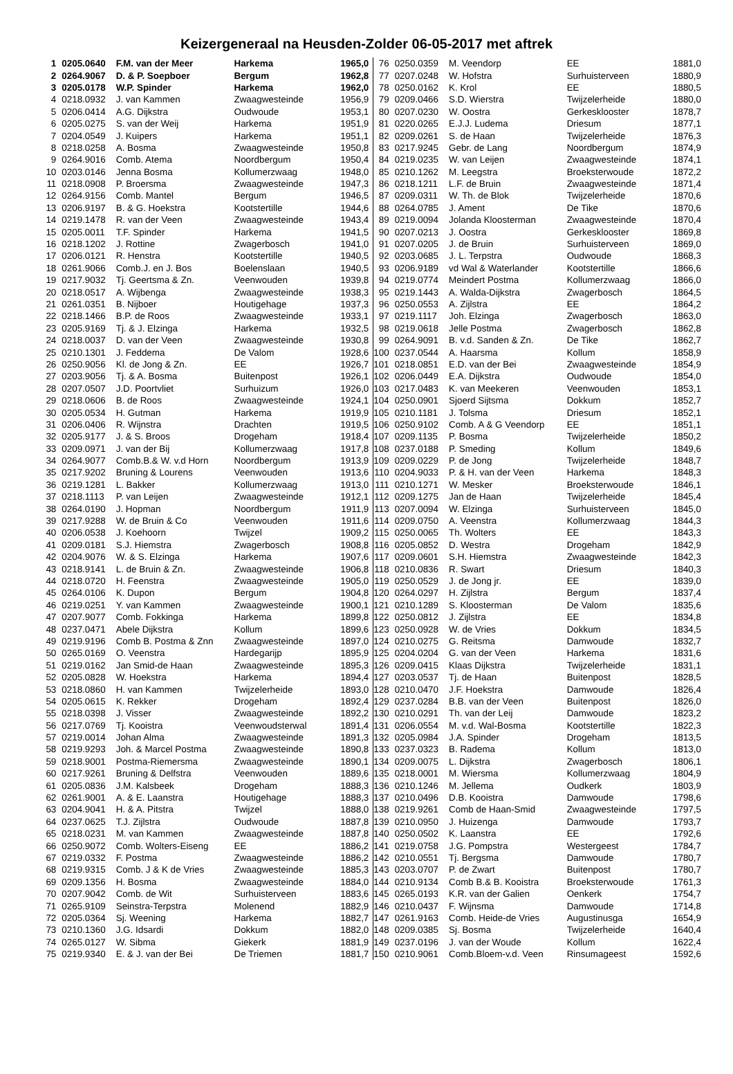Keizergeneraal na Heusden-Zolder 06-05-2017 met aftrek
| 1 | 0205.0640 | F.M. van der Meer | Harkema | 1965,0 |
| 2 | 0264.9067 | D. & P. Soepboer | Bergum | 1962,8 |
| 3 | 0205.0178 | W.P. Spinder | Harkema | 1962,0 |
| 4 | 0218.0932 | J. van Kammen | Zwaagwesteinde | 1956,9 |
| 5 | 0206.0414 | A.G. Dijkstra | Oudwoude | 1953,1 |
| 6 | 0205.0275 | S. van der Weij | Harkema | 1951,9 |
| 7 | 0204.0549 | J. Kuipers | Harkema | 1951,1 |
| 8 | 0218.0258 | A. Bosma | Zwaagwesteinde | 1950,8 |
| 9 | 0264.9016 | Comb. Atema | Noordbergum | 1950,4 |
| 10 | 0203.0146 | Jenna Bosma | Kollumerzwaag | 1948,0 |
| 11 | 0218.0908 | P. Broersma | Zwaagwesteinde | 1947,3 |
| 12 | 0264.9156 | Comb. Mantel | Bergum | 1946,5 |
| 13 | 0206.9197 | B. & G. Hoekstra | Kootstertille | 1944,6 |
| 14 | 0219.1478 | R. van der Veen | Zwaagwesteinde | 1943,4 |
| 15 | 0205.0011 | T.F. Spinder | Harkema | 1941,5 |
| 16 | 0218.1202 | J. Rottine | Zwagerbosch | 1941,0 |
| 17 | 0206.0121 | R. Henstra | Kootstertille | 1940,5 |
| 18 | 0261.9066 | Comb.J. en J. Bos | Boelenslaan | 1940,5 |
| 19 | 0217.9032 | Tj. Geertsma & Zn. | Veenwouden | 1939,8 |
| 20 | 0218.0517 | A. Wijbenga | Zwaagwesteinde | 1938,3 |
| 21 | 0261.0351 | B. Nijboer | Houtigehage | 1937,3 |
| 22 | 0218.1466 | B.P. de Roos | Zwaagwesteinde | 1933,1 |
| 23 | 0205.9169 | Tj. & J. Elzinga | Harkema | 1932,5 |
| 24 | 0218.0037 | D. van der Veen | Zwaagwesteinde | 1930,8 |
| 25 | 0210.1301 | J. Feddema | De Valom | 1928,6 |
| 26 | 0250.9056 | Kl. de Jong & Zn. | EE | 1926,7 |
| 27 | 0203.9056 | Tj. & A. Bosma | Buitenpost | 1926,1 |
| 28 | 0207.0507 | J.D. Poortvliet | Surhuizum | 1926,0 |
| 29 | 0218.0606 | B. de Roos | Zwaagwesteinde | 1924,1 |
| 30 | 0205.0534 | H. Gutman | Harkema | 1919,9 |
| 31 | 0206.0406 | R. Wijnstra | Drachten | 1919,5 |
| 32 | 0205.9177 | J. & S. Broos | Drogeham | 1918,4 |
| 33 | 0209.0971 | J. van der Bij | Kollumerzwaag | 1917,8 |
| 34 | 0264.9077 | Comb.B.& W. v.d Horn | Noordbergum | 1913,9 |
| 35 | 0217.9202 | Bruning & Lourens | Veenwouden | 1913,6 |
| 36 | 0219.1281 | L. Bakker | Kollumerzwaag | 1913,0 |
| 37 | 0218.1113 | P. van Leijen | Zwaagwesteinde | 1912,1 |
| 38 | 0264.0190 | J. Hopman | Noordbergum | 1911,9 |
| 39 | 0217.9288 | W. de Bruin & Co | Veenwouden | 1911,6 |
| 40 | 0206.0538 | J. Koehoorn | Twijzel | 1909,2 |
| 41 | 0209.0181 | S.J. Hiemstra | Zwagerbosch | 1908,8 |
| 42 | 0204.9076 | W. & S. Elzinga | Harkema | 1907,6 |
| 43 | 0218.9141 | L. de Bruin & Zn. | Zwaagwesteinde | 1906,8 |
| 44 | 0218.0720 | H. Feenstra | Zwaagwesteinde | 1905,0 |
| 45 | 0264.0106 | K. Dupon | Bergum | 1904,8 |
| 46 | 0219.0251 | Y. van Kammen | Zwaagwesteinde | 1900,1 |
| 47 | 0207.9077 | Comb. Fokkinga | Harkema | 1899,8 |
| 48 | 0237.0471 | Abele Dijkstra | Kollum | 1899,6 |
| 49 | 0219.9196 | Comb B. Postma & Znn | Zwaagwesteinde | 1897,0 |
| 50 | 0265.0169 | O. Veenstra | Hardegarijp | 1895,9 |
| 51 | 0219.0162 | Jan Smid-de Haan | Zwaagwesteinde | 1895,3 |
| 52 | 0205.0828 | W. Hoekstra | Harkema | 1894,4 |
| 53 | 0218.0860 | H. van Kammen | Twijzelerheide | 1893,0 |
| 54 | 0205.0615 | K. Rekker | Drogeham | 1892,4 |
| 55 | 0218.0398 | J. Visser | Zwaagwesteinde | 1892,2 |
| 56 | 0217.0769 | Tj. Kooistra | Veenwoudsterwal | 1891,4 |
| 57 | 0219.0014 | Johan Alma | Zwaagwesteinde | 1891,3 |
| 58 | 0219.9293 | Joh. & Marcel Postma | Zwaagwesteinde | 1890,8 |
| 59 | 0218.9001 | Postma-Riemersma | Zwaagwesteinde | 1890,1 |
| 60 | 0217.9261 | Bruning & Delfstra | Veenwouden | 1889,6 |
| 61 | 0205.0836 | J.M. Kalsbeek | Drogeham | 1888,3 |
| 62 | 0261.9001 | A. & E. Laanstra | Houtigehage | 1888,3 |
| 63 | 0204.9041 | H. & A. Pitstra | Twijzel | 1888,0 |
| 64 | 0237.0625 | T.J. Zijlstra | Oudwoude | 1887,8 |
| 65 | 0218.0231 | M. van Kammen | Zwaagwesteinde | 1887,8 |
| 66 | 0250.9072 | Comb. Wolters-Eiseng | EE | 1886,2 |
| 67 | 0219.0332 | F. Postma | Zwaagwesteinde | 1886,2 |
| 68 | 0219.9315 | Comb. J & K de Vries | Zwaagwesteinde | 1885,3 |
| 69 | 0209.1356 | H. Bosma | Zwaagwesteinde | 1884,0 |
| 70 | 0207.9042 | Comb. de Wit | Surhuisterveen | 1883,6 |
| 71 | 0265.9109 | Seinstra-Terpstra | Molenend | 1882,9 |
| 72 | 0205.0364 | Sj. Weening | Harkema | 1882,7 |
| 73 | 0210.1360 | J.G. Idsardi | Dokkum | 1882,0 |
| 74 | 0265.0127 | W. Sibma | Giekerk | 1881,9 |
| 75 | 0219.9340 | E. & J. van der Bei | De Triemen | 1881,7 |
| 76 | 0250.0359 | M. Veendorp | EE | 1881,0 |
| 77 | 0207.0248 | W. Hofstra | Surhuisterveen | 1880,9 |
| 78 | 0250.0162 | K. Krol | EE | 1880,5 |
| 79 | 0209.0466 | S.D. Wierstra | Twijzelerheide | 1880,0 |
| 80 | 0207.0230 | W. Oostra | Gerkesklooster | 1878,7 |
| 81 | 0220.0265 | E.J.J. Ludema | Driesum | 1877,1 |
| 82 | 0209.0261 | S. de Haan | Twijzelerheide | 1876,3 |
| 83 | 0217.9245 | Gebr. de Lang | Noordbergum | 1874,9 |
| 84 | 0219.0235 | W. van Leijen | Zwaagwesteinde | 1874,1 |
| 85 | 0210.1262 | M. Leegstra | Broeksterwoude | 1872,2 |
| 86 | 0218.1211 | L.F. de Bruin | Zwaagwesteinde | 1871,4 |
| 87 | 0209.0311 | W. Th. de Blok | Twijzelerheide | 1870,6 |
| 88 | 0264.0785 | J. Ament | De Tike | 1870,6 |
| 89 | 0219.0094 | Jolanda Kloosterman | Zwaagwesteinde | 1870,4 |
| 90 | 0207.0213 | J. Oostra | Gerkesklooster | 1869,8 |
| 91 | 0207.0205 | J. de Bruin | Surhuisterveen | 1869,0 |
| 92 | 0203.0685 | J. L. Terpstra | Oudwoude | 1868,3 |
| 93 | 0206.9189 | vd Wal & Waterlander | Kootstertille | 1866,6 |
| 94 | 0219.0774 | Meindert Postma | Kollumerzwaag | 1866,0 |
| 95 | 0219.1443 | A. Walda-Dijkstra | Zwagerbosch | 1864,5 |
| 96 | 0250.0553 | A. Zijlstra | EE | 1864,2 |
| 97 | 0219.1117 | Joh. Elzinga | Zwagerbosch | 1863,0 |
| 98 | 0219.0618 | Jelle Postma | Zwagerbosch | 1862,8 |
| 99 | 0264.9091 | B. v.d. Sanden & Zn. | De Tike | 1862,7 |
| 100 | 0237.0544 | A. Haarsma | Kollum | 1858,9 |
| 101 | 0218.0851 | E.D. van der Bei | Zwaagwesteinde | 1854,9 |
| 102 | 0206.0449 | E.A. Dijkstra | Oudwoude | 1854,0 |
| 103 | 0217.0483 | K. van Meekeren | Veenwouden | 1853,1 |
| 104 | 0250.0901 | Sjoerd Sijtsma | Dokkum | 1852,7 |
| 105 | 0210.1181 | J. Tolsma | Driesum | 1852,1 |
| 106 | 0250.9102 | Comb. A & G Veendorp | EE | 1851,1 |
| 107 | 0209.1135 | P. Bosma | Twijzelerheide | 1850,2 |
| 108 | 0237.0188 | P. Smeding | Kollum | 1849,6 |
| 109 | 0209.0229 | P. de Jong | Twijzelerheide | 1848,7 |
| 110 | 0204.9033 | P. & H. van der Veen | Harkema | 1848,3 |
| 111 | 0210.1271 | W. Mesker | Broeksterwoude | 1846,1 |
| 112 | 0209.1275 | Jan de Haan | Twijzelerheide | 1845,4 |
| 113 | 0207.0094 | W. Elzinga | Surhuisterveen | 1845,0 |
| 114 | 0209.0750 | A. Veenstra | Kollumerzwaag | 1844,3 |
| 115 | 0250.0065 | Th. Wolters | EE | 1843,3 |
| 116 | 0205.0852 | D. Westra | Drogeham | 1842,9 |
| 117 | 0209.0601 | S.H. Hiemstra | Zwaagwesteinde | 1842,3 |
| 118 | 0210.0836 | R. Swart | Driesum | 1840,3 |
| 119 | 0250.0529 | J. de Jong jr. | EE | 1839,0 |
| 120 | 0264.0297 | H. Zijlstra | Bergum | 1837,4 |
| 121 | 0210.1289 | S. Kloosterman | De Valom | 1835,6 |
| 122 | 0250.0812 | J. Zijlstra | EE | 1834,8 |
| 123 | 0250.0928 | W. de Vries | Dokkum | 1834,5 |
| 124 | 0210.0275 | G. Reitsma | Damwoude | 1832,7 |
| 125 | 0204.0204 | G. van der Veen | Harkema | 1831,6 |
| 126 | 0209.0415 | Klaas Dijkstra | Twijzelerheide | 1831,1 |
| 127 | 0203.0537 | Tj. de Haan | Buitenpost | 1828,5 |
| 128 | 0210.0470 | J.F. Hoekstra | Damwoude | 1826,4 |
| 129 | 0237.0284 | B.B. van der Veen | Buitenpost | 1826,0 |
| 130 | 0210.0291 | Th. van der Leij | Damwoude | 1823,2 |
| 131 | 0206.0554 | M. v.d. Wal-Bosma | Kootstertille | 1822,3 |
| 132 | 0205.0984 | J.A. Spinder | Drogeham | 1813,5 |
| 133 | 0237.0323 | B. Radema | Kollum | 1813,0 |
| 134 | 0209.0075 | L. Dijkstra | Zwagerbosch | 1806,1 |
| 135 | 0218.0001 | M. Wiersma | Kollumerzwaag | 1804,9 |
| 136 | 0210.1246 | M. Jellema | Oudkerk | 1803,9 |
| 137 | 0210.0496 | D.B. Kooistra | Damwoude | 1798,6 |
| 138 | 0219.9261 | Comb de Haan-Smid | Zwaagwesteinde | 1797,5 |
| 139 | 0210.0950 | J. Huizenga | Damwoude | 1793,7 |
| 140 | 0250.0502 | K. Laanstra | EE | 1792,6 |
| 141 | 0219.0758 | J.G. Pompstra | Westergeest | 1784,7 |
| 142 | 0210.0551 | Tj. Bergsma | Damwoude | 1780,7 |
| 143 | 0203.0707 | P. de Zwart | Buitenpost | 1780,7 |
| 144 | 0210.9134 | Comb B.& B. Kooistra | Broeksterwoude | 1761,3 |
| 145 | 0265.0193 | K.R. van der Galien | Oenkerk | 1754,7 |
| 146 | 0210.0437 | F. Wijnsma | Damwoude | 1714,8 |
| 147 | 0261.9163 | Comb. Heide-de Vries | Augustinusga | 1654,9 |
| 148 | 0209.0385 | Sj. Bosma | Twijzelerheide | 1640,4 |
| 149 | 0237.0196 | J. van der Woude | Kollum | 1622,4 |
| 150 | 0210.9061 | Comb.Bloem-v.d. Veen | Rinsumageest | 1592,6 |